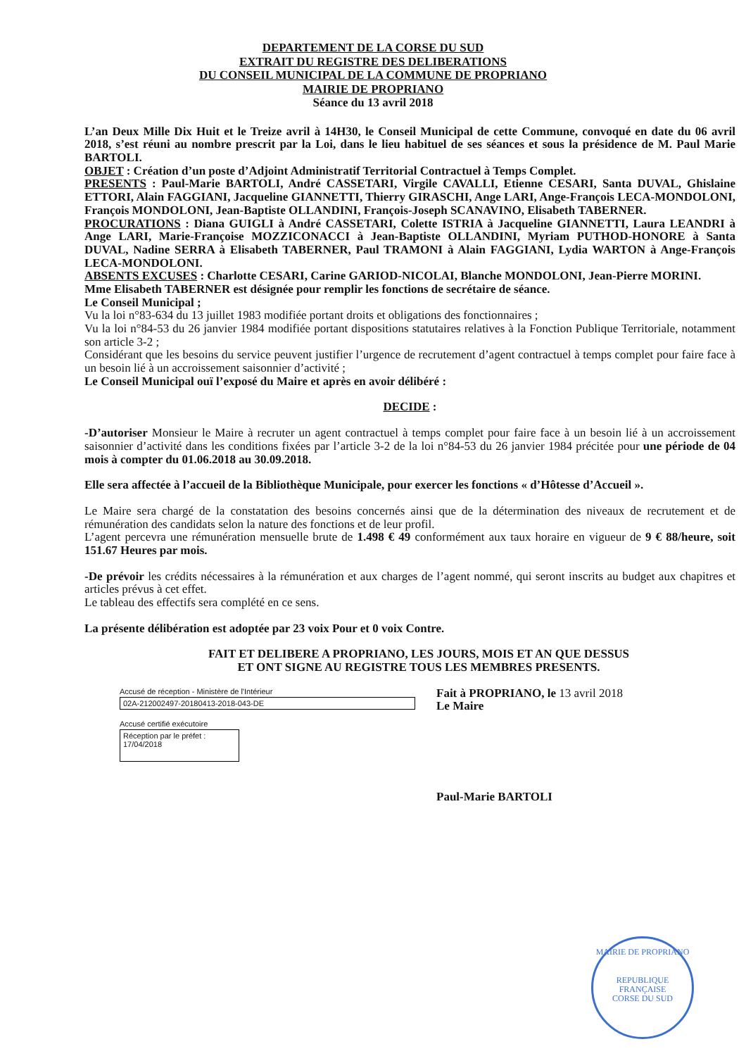DEPARTEMENT DE LA CORSE DU SUD
EXTRAIT DU REGISTRE DES DELIBERATIONS
DU CONSEIL MUNICIPAL DE LA COMMUNE DE PROPRIANO
MAIRIE DE PROPRIANO
Séance du 13 avril 2018
L’an Deux Mille Dix Huit et le Treize avril à 14H30, le Conseil Municipal de cette Commune, convoqué en date du 06 avril 2018, s’est réuni au nombre prescrit par la Loi, dans le lieu habituel de ses séances et sous la présidence de M. Paul Marie BARTOLI.
OBJET : Création d’un poste d’Adjoint Administratif Territorial Contractuel à Temps Complet.
PRESENTS : Paul-Marie BARTOLI, André CASSETARI, Virgile CAVALLI, Etienne CESARI, Santa DUVAL, Ghislaine ETTORI, Alain FAGGIANI, Jacqueline GIANNETTI, Thierry GIRASCHI, Ange LARI, Ange-François LECA-MONDOLONI, François MONDOLONI, Jean-Baptiste OLLANDINI, François-Joseph SCANAVINO, Elisabeth TABERNER.
PROCURATIONS : Diana GUIGLI à André CASSETARI, Colette ISTRIA à Jacqueline GIANNETTI, Laura LEANDRI à Ange LARI, Marie-Françoise MOZZICONACCI à Jean-Baptiste OLLANDINI, Myriam PUTHOD-HONORE à Santa DUVAL, Nadine SERRA à Elisabeth TABERNER, Paul TRAMONI à Alain FAGGIANI, Lydia WARTON à Ange-François LECA-MONDOLONI.
ABSENTS EXCUSES : Charlotte CESARI, Carine GARIOD-NICOLAI, Blanche MONDOLONI, Jean-Pierre MORINI.
Mme Elisabeth TABERNER est désignée pour remplir les fonctions de secrétaire de séance.
Le Conseil Municipal ;
Vu la loi n°83-634 du 13 juillet 1983 modifiée portant droits et obligations des fonctionnaires ;
Vu la loi n°84-53 du 26 janvier 1984 modifiée portant dispositions statutaires relatives à la Fonction Publique Territoriale, notamment son article 3-2 ;
Considérant que les besoins du service peuvent justifier l’urgence de recrutement d’agent contractuel à temps complet pour faire face à un besoin lié à un accroissement saisonnier d’activité ;
Le Conseil Municipal ouï l’exposé du Maire et après en avoir délibéré :
DECIDE :
-D’autoriser Monsieur le Maire à recruter un agent contractuel à temps complet pour faire face à un besoin lié à un accroissement saisonnier d’activité dans les conditions fixées par l’article 3-2 de la loi n°84-53 du 26 janvier 1984 précitée pour une période de 04 mois à compter du 01.06.2018 au 30.09.2018.
Elle sera affectée à l’accueil de la Bibliothèque Municipale, pour exercer les fonctions « d’Hôtesse d’Accueil ».
Le Maire sera chargé de la constatation des besoins concernés ainsi que de la détermination des niveaux de recrutement et de rémunération des candidats selon la nature des fonctions et de leur profil.
L’agent percevra une rémunération mensuelle brute de 1.498 € 49 conformément aux taux horaire en vigueur de 9 € 88/heure, soit 151.67 Heures par mois.
-De prévoir les crédits nécessaires à la rémunération et aux charges de l’agent nommé, qui seront inscrits au budget aux chapitres et articles prévus à cet effet.
Le tableau des effectifs sera complété en ce sens.
La présente délibération est adoptée par 23 voix Pour et 0 voix Contre.
FAIT ET DELIBERE A PROPRIANO, LES JOURS, MOIS ET AN QUE DESSUS
ET ONT SIGNE AU REGISTRE TOUS LES MEMBRES PRESENTS.
Accusé de réception - Ministère de l'Intérieur
02A-212002497-20180413-2018-043-DE
Accusé certifié exécutoire
Réception par le préfet : 17/04/2018
Fait à PROPRIANO, le 13 avril 2018
Le Maire
Paul-Marie BARTOLI
MAIRIE DE PROPRIANO
REPUBLIQUE FRANÇAISE
CORSE DU SUD